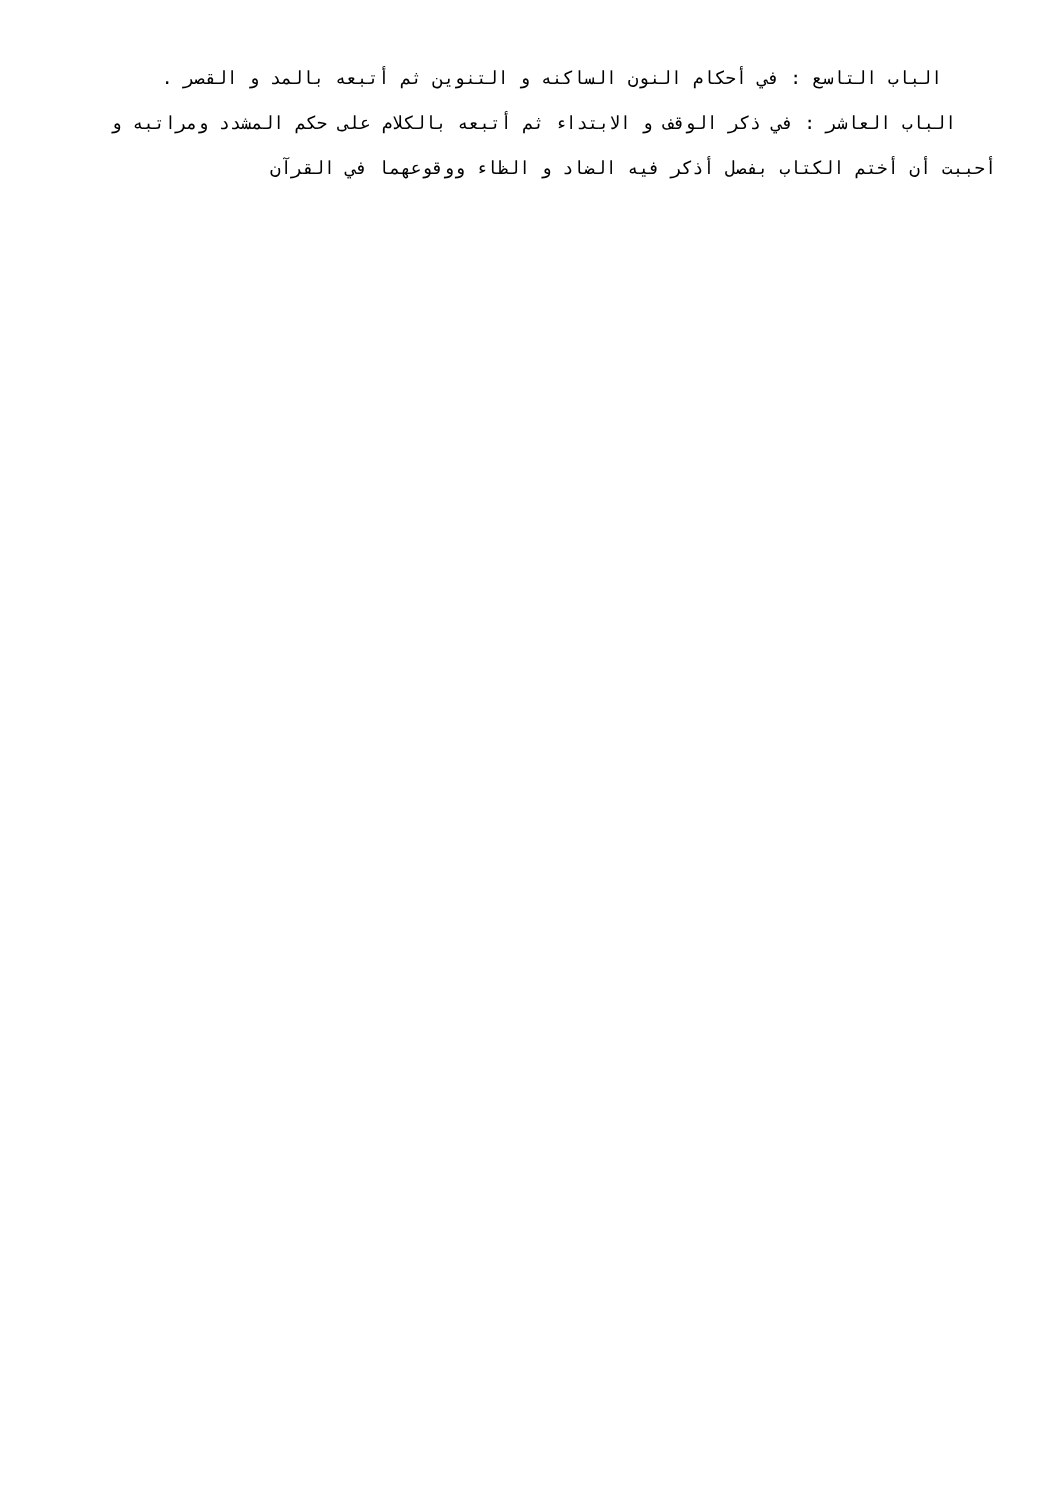الباب التاسع : في أحكام النون الساكنه و التنوين ثم أتبعه بالمد و القصر .
الباب العاشر : في ذكر الوقف و الابتداء ثم أتبعه بالكلام على حكم المشدد ومراتبه و
أحببت أن أختم الكتاب بفصل أذكر فيه الضاد و الظاء ووقوعهما في القرآن